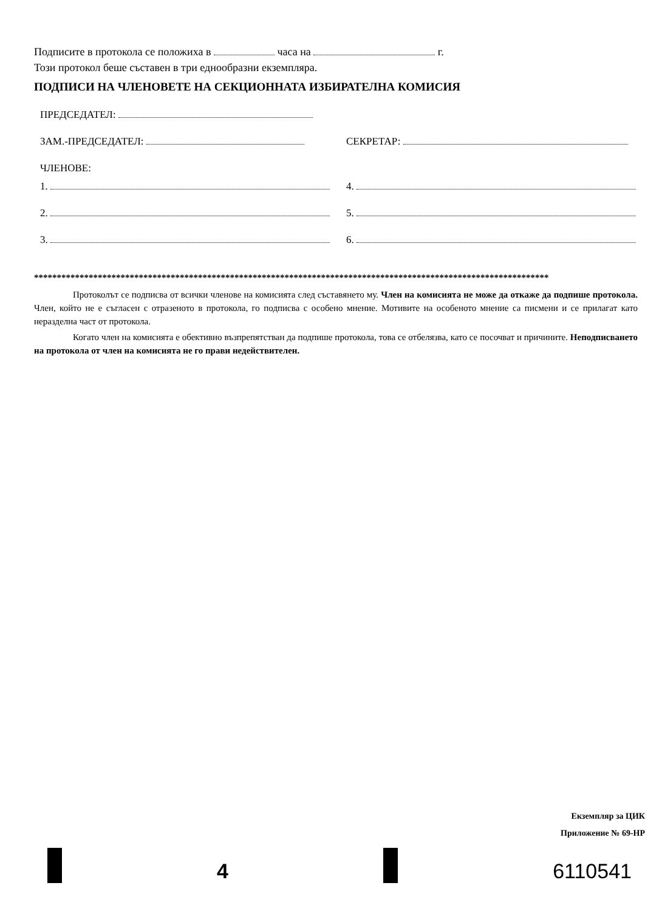Подписите в протокола се положиха в часа на г.
Този протокол беше съставен в три еднообразни екземпляра.
ПОДПИСИ НА ЧЛЕНОВЕТЕ НА СЕКЦИОННАТА ИЗБИРАТЕЛНА КОМИСИЯ
ПРЕДСЕДАТЕЛ:
ЗАМ.-ПРЕДСЕДАТЕЛ: СЕКРЕТАР:
ЧЛЕНОВЕ:
1. 4.
2. 5.
3. 6.
*****************************************************************************************************************
Протоколът се подписва от всички членове на комисията след съставянето му. Член на комисията не може да откаже да подпише протокола. Член, който не е съгласен с отразеното в протокола, го подписва с особено мнение. Мотивите на особеното мнение са писмени и се прилагат като неразделна част от протокола.
Когато член на комисията е обективно възпрепятстван да подпише протокола, това се отбелязва, като се посочват и причините. Неподписването на протокола от член на комисията не го прави недействителен.
Екземпляр за ЦИК
Приложение № 69-НР
4
6110541